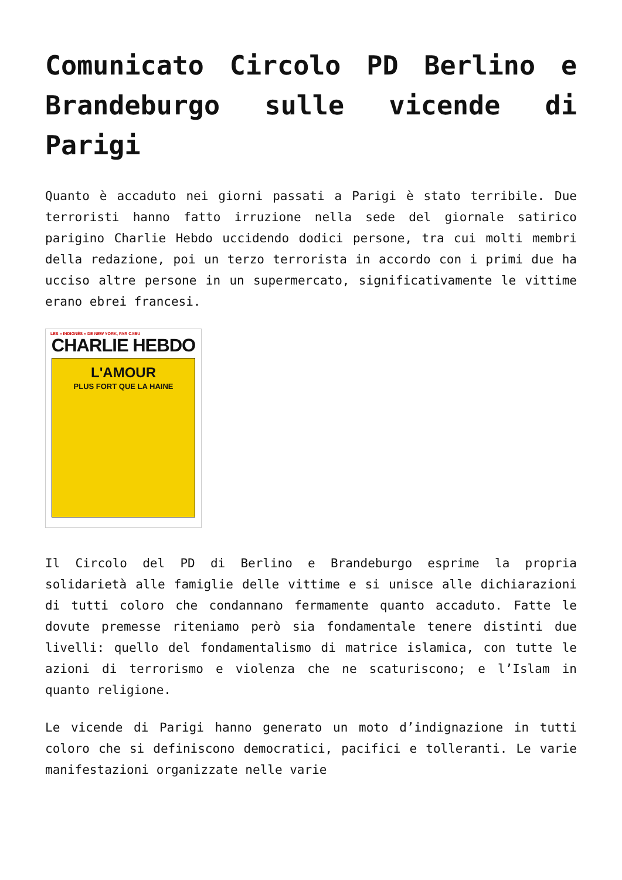Comunicato Circolo PD Berlino e Brandeburgo sulle vicende di Parigi
Quanto è accaduto nei giorni passati a Parigi è stato terribile. Due terroristi hanno fatto irruzione nella sede del giornale satirico parigino Charlie Hebdo uccidendo dodici persone, tra cui molti membri della redazione, poi un terzo terrorista in accordo con i primi due ha ucciso altre persone in un supermercato, significativamente le vittime erano ebrei francesi.
LES « INDIGNÉS » DE NEW YORK, PAR CABU
CHARLIE HEBDO
L'AMOUR
PLUS FORT QUE LA HAINE
Il Circolo del PD di Berlino e Brandeburgo esprime la propria solidarietà alle famiglie delle vittime e si unisce alle dichiarazioni di tutti coloro che condannano fermamente quanto accaduto. Fatte le dovute premesse riteniamo però sia fondamentale tenere distinti due livelli: quello del fondamentalismo di matrice islamica, con tutte le azioni di terrorismo e violenza che ne scaturiscono; e l’Islam in quanto religione.
Le vicende di Parigi hanno generato un moto d’indignazione in tutti coloro che si definiscono democratici, pacifici e tolleranti. Le varie manifestazioni organizzate nelle varie